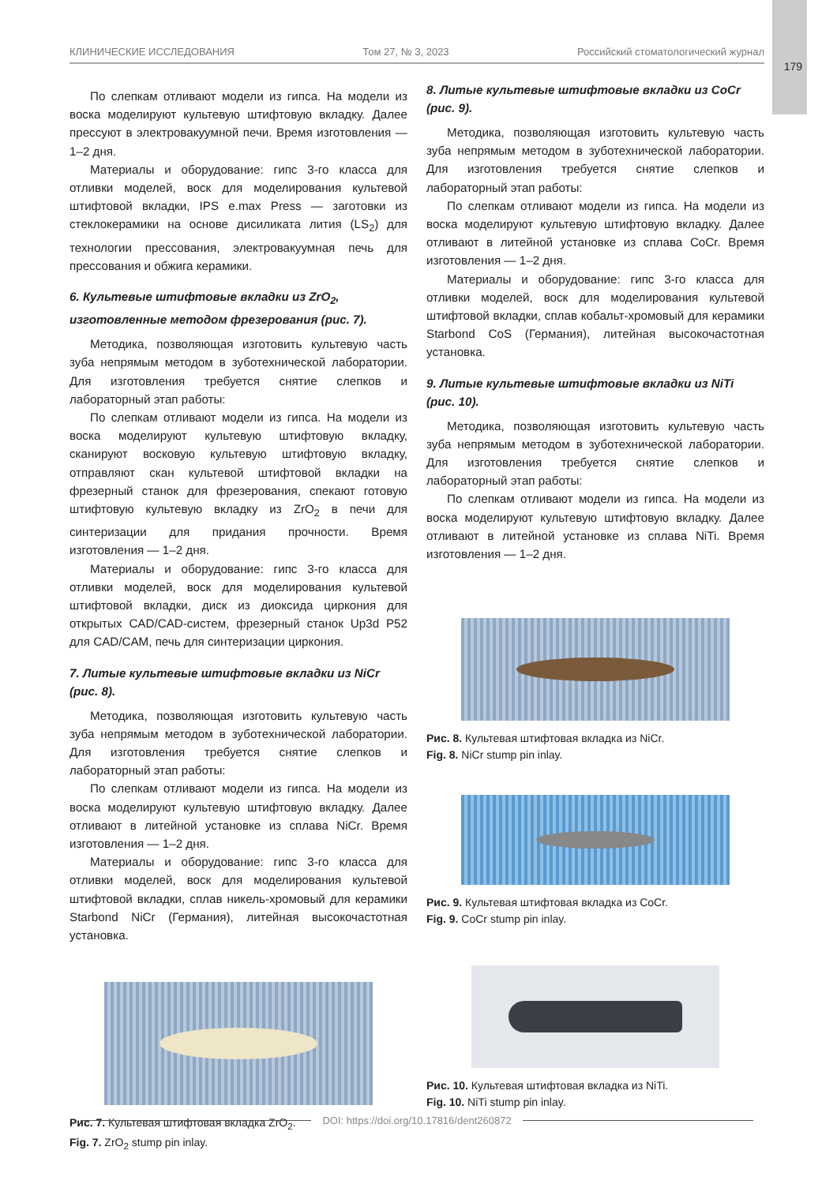179
КЛИНИЧЕСКИЕ ИССЛЕДОВАНИЯ Том 27, № 3, 2023 Российский стоматологический журнал
По слепкам отливают модели из гипса. На модели из воска моделируют культевую штифтовую вкладку. Далее прессуют в электровакуумной печи. Время изготовления — 1–2 дня.
Материалы и оборудование: гипс 3-го класса для отливки моделей, воск для моделирования культевой штифтовой вкладки, IPS e.max Press — заготовки из стеклокерамики на основе дисиликата лития (LS<sub>2</sub>) для технологии прессования, электровакуумная печь для прессования и обжига керамики.
6. Культевые штифтовые вкладки из ZrO<sub>2</sub>, изготовленные методом фрезерования (рис. 7).
Методика, позволяющая изготовить культевую часть зуба непрямым методом в зуботехнической лаборатории. Для изготовления требуется снятие слепков и лабораторный этап работы:
По слепкам отливают модели из гипса. На модели из воска моделируют культевую штифтовую вкладку, сканируют восковую культевую штифтовую вкладку, отправляют скан культевой штифтовой вкладки на фрезерный станок для фрезерования, спекают готовую штифтовую культевую вкладку из ZrO<sub>2</sub> в печи для синтеризации для придания прочности. Время изготовления — 1–2 дня.
Материалы и оборудование: гипс 3-го класса для отливки моделей, воск для моделирования культевой штифтовой вкладки, диск из диоксида циркония для открытых CAD/CAD-систем, фрезерный станок Up3d P52 для CAD/CAM, печь для синтеризации циркония.
7. Литые культевые штифтовые вкладки из NiCr (рис. 8).
Методика, позволяющая изготовить культевую часть зуба непрямым методом в зуботехнической лаборатории. Для изготовления требуется снятие слепков и лабораторный этап работы:
По слепкам отливают модели из гипса. На модели из воска моделируют культевую штифтовую вкладку. Далее отливают в литейной установке из сплава NiCr. Время изготовления — 1–2 дня.
Материалы и оборудование: гипс 3-го класса для отливки моделей, воск для моделирования культевой штифтовой вкладки, сплав никель-хромовый для керамики Starbond NiCr (Германия), литейная высокочастотная установка.
Рис. 7. Культевая штифтовая вкладка ZrO<sub>2</sub>.
Fig. 7. ZrO<sub>2</sub> stump pin inlay.
8. Литые культевые штифтовые вкладки из CoCr (рис. 9).
Методика, позволяющая изготовить культевую часть зуба непрямым методом в зуботехнической лаборатории. Для изготовления требуется снятие слепков и лабораторный этап работы:
По слепкам отливают модели из гипса. На модели из воска моделируют культевую штифтовую вкладку. Далее отливают в литейной установке из сплава CoCr. Время изготовления — 1–2 дня.
Материалы и оборудование: гипс 3-го класса для отливки моделей, воск для моделирования культевой штифтовой вкладки, сплав кобальт-хромовый для керамики Starbond CoS (Германия), литейная высокочастотная установка.
9. Литые культевые штифтовые вкладки из NiTi (рис. 10).
Методика, позволяющая изготовить культевую часть зуба непрямым методом в зуботехнической лаборатории. Для изготовления требуется снятие слепков и лабораторный этап работы:
По слепкам отливают модели из гипса. На модели из воска моделируют культевую штифтовую вкладку. Далее отливают в литейной установке из сплава NiTi. Время изготовления — 1–2 дня.
Рис. 8. Культевая штифтовая вкладка из NiCr.
Fig. 8. NiCr stump pin inlay.
Рис. 9. Культевая штифтовая вкладка из CoCr.
Fig. 9. CoCr stump pin inlay.
Рис. 10. Культевая штифтовая вкладка из NiTi.
Fig. 10. NiTi stump pin inlay.
DOI: https://doi.org/10.17816/dent260872